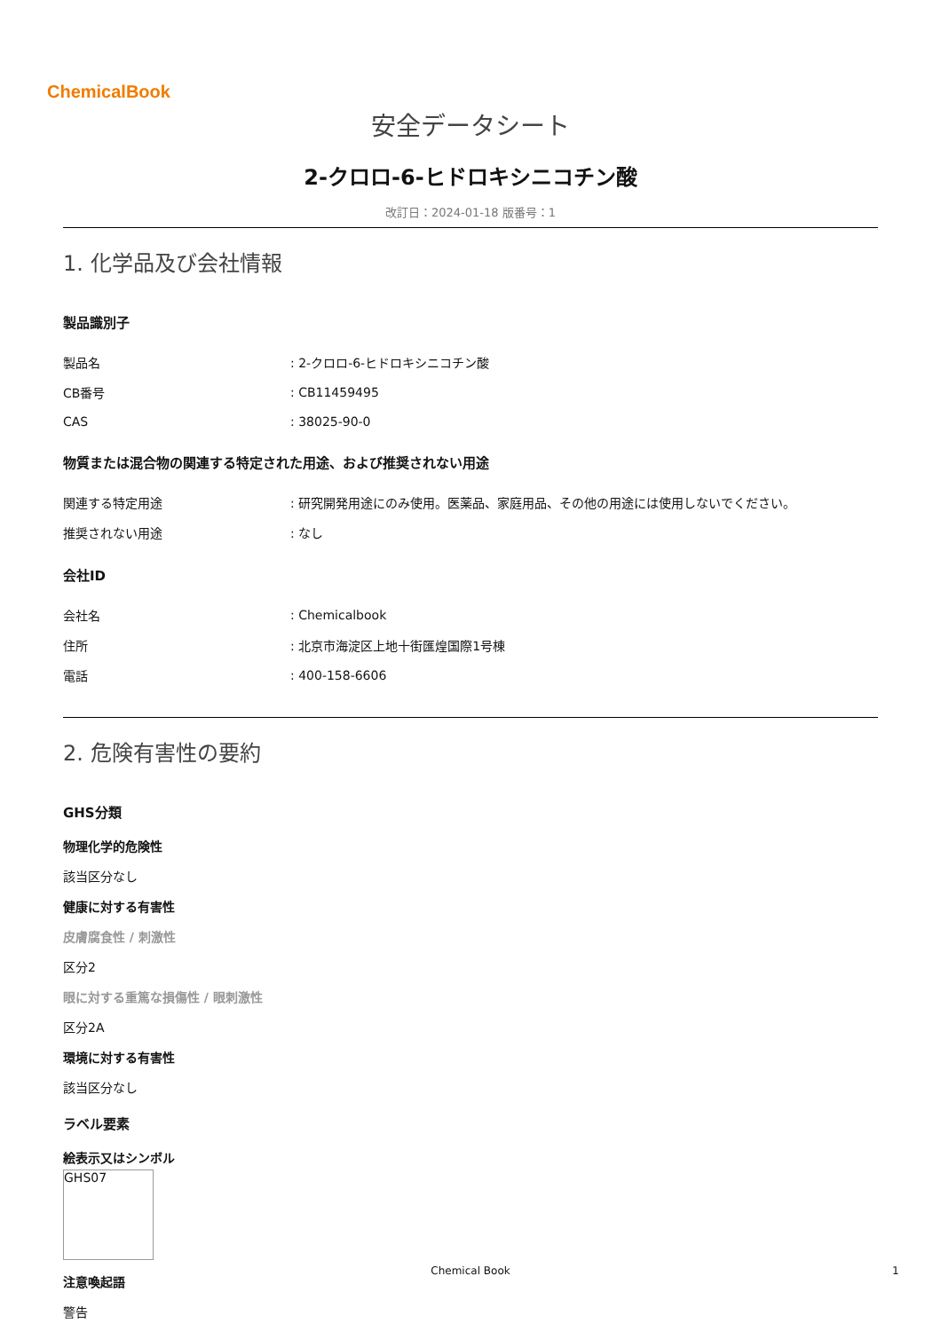ChemicalBook
安全データシート
2-クロロ-6-ヒドロキシニコチン酸
改訂日：2024-01-18 版番号：1
1. 化学品及び会社情報
製品識別子
| 製品名 | : 2-クロロ-6-ヒドロキシニコチン酸 |
| CB番号 | : CB11459495 |
| CAS | : 38025-90-0 |
物質または混合物の関連する特定された用途、および推奨されない用途
| 関連する特定用途 | : 研究開発用途にのみ使用。医薬品、家庭用品、その他の用途には使用しないでください。 |
| 推奨されない用途 | : なし |
会社ID
| 会社名 | : Chemicalbook |
| 住所 | : 北京市海淀区上地十街匯煌国際1号棟 |
| 電話 | : 400-158-6606 |
2. 危険有害性の要約
GHS分類
物理化学的危険性
該当区分なし
健康に対する有害性
皮膚腐食性 / 刺激性
区分2
眼に対する重篤な損傷性 / 眼刺激性
区分2A
環境に対する有害性
該当区分なし
ラベル要素
絵表示又はシンボル
GHS07
注意喚起語
警告
Chemical Book 1